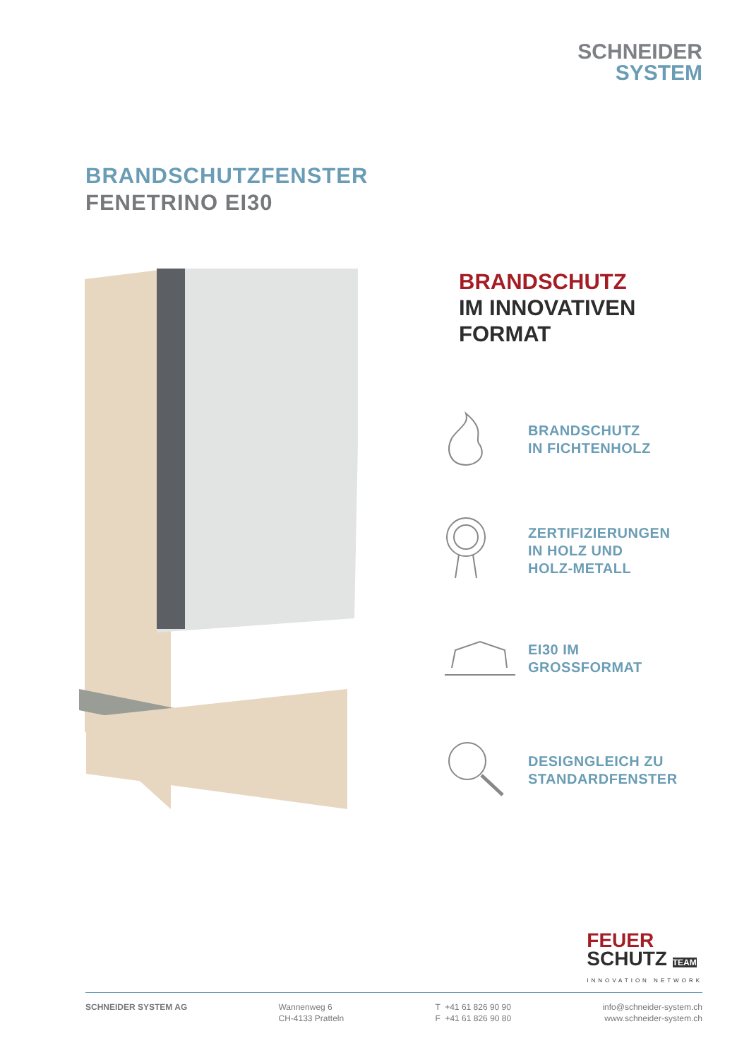SCHNEIDER
SYSTEM
BRANDSCHUTZFENSTER
FENETRINO EI30
BRANDSCHUTZ
IM INNOVATIVEN
FORMAT
BRANDSCHUTZ
IN FICHTENHOLZ
ZERTIFIZIERUNGEN
IN HOLZ UND
HOLZ-METALL
EI30 IM
GROSSFORMAT
DESIGNGLEICH ZU
STANDARDFENSTER
FEUER
SCHUTZ TEAM
INNOVATION NETWORK
SCHNEIDER SYSTEM AG Wannenweg 6
CH-4133 Pratteln
T +41 61 826 90 90
F +41 61 826 90 80
info@schneider-system.ch
www.schneider-system.ch